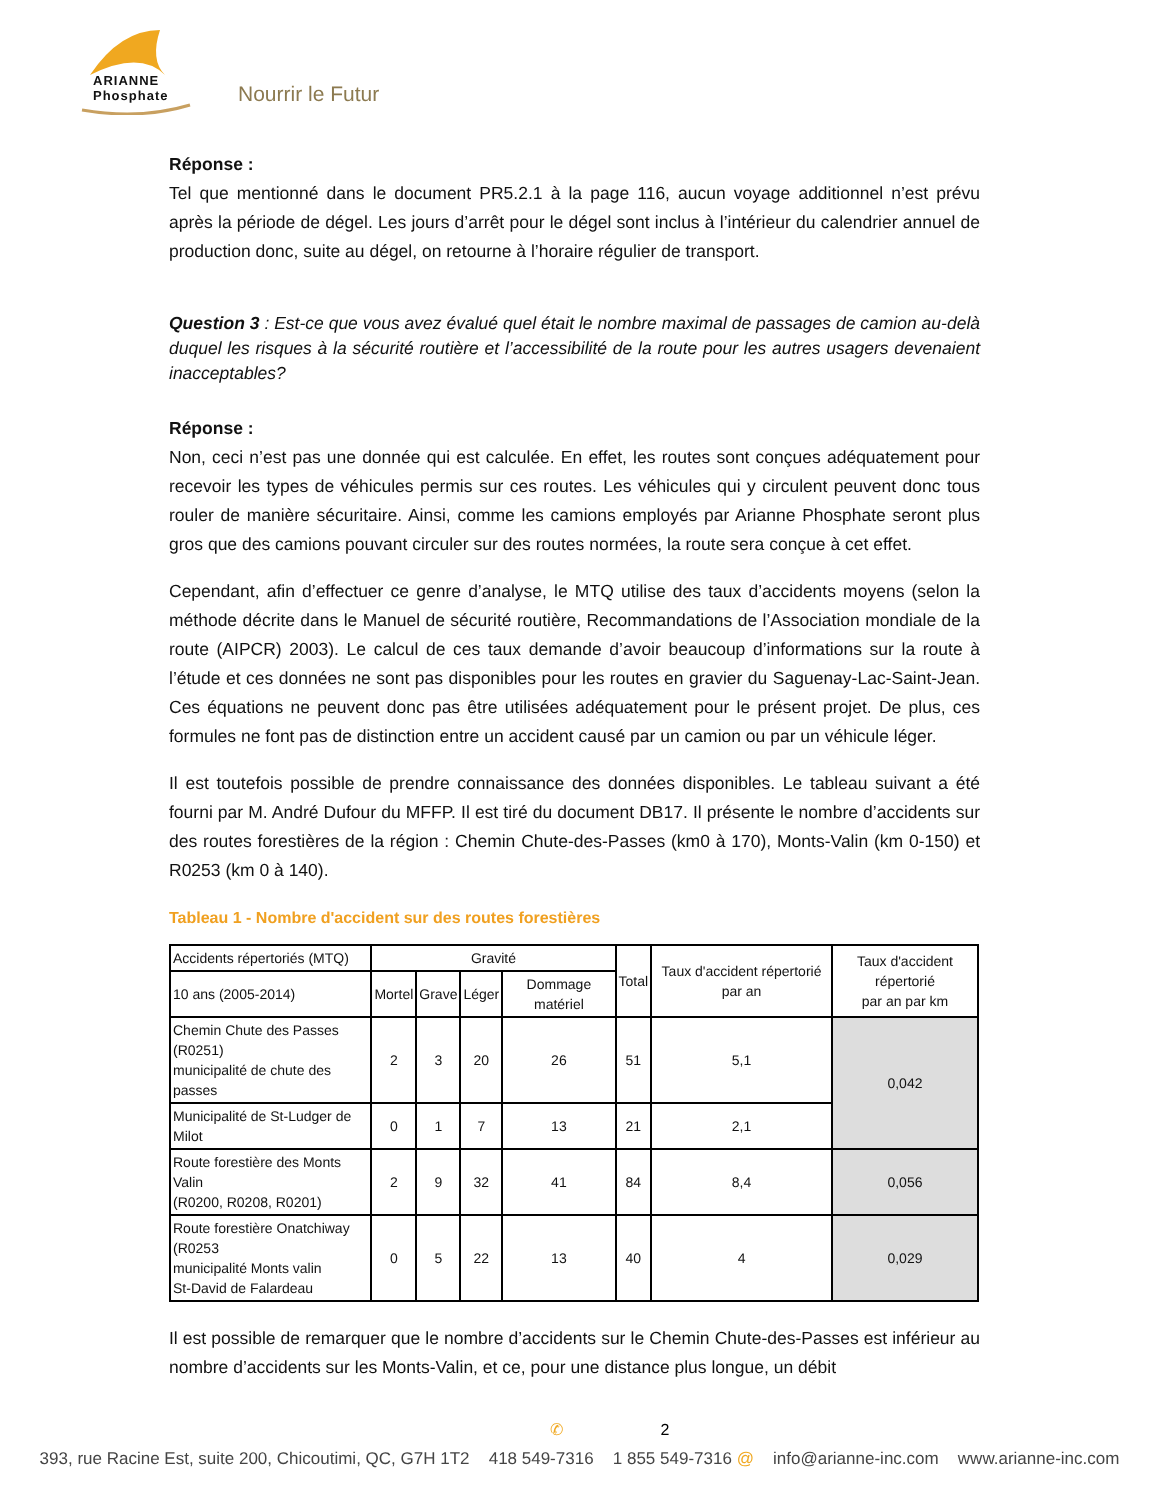ARIANNE
Phosphate
Nourrir le Futur
Réponse :
Tel que mentionné dans le document PR5.2.1 à la page 116, aucun voyage additionnel n’est prévu après la période de dégel. Les jours d’arrêt pour le dégel sont inclus à l’intérieur du calendrier annuel de production donc, suite au dégel, on retourne à l’horaire régulier de transport.
Question 3 : Est-ce que vous avez évalué quel était le nombre maximal de passages de camion au-delà duquel les risques à la sécurité routière et l’accessibilité de la route pour les autres usagers devenaient inacceptables?
Réponse :
Non, ceci n’est pas une donnée qui est calculée. En effet, les routes sont conçues adéquatement pour recevoir les types de véhicules permis sur ces routes. Les véhicules qui y circulent peuvent donc tous rouler de manière sécuritaire. Ainsi, comme les camions employés par Arianne Phosphate seront plus gros que des camions pouvant circuler sur des routes normées, la route sera conçue à cet effet.
Cependant, afin d’effectuer ce genre d’analyse, le MTQ utilise des taux d’accidents moyens (selon la méthode décrite dans le Manuel de sécurité routière, Recommandations de l’Association mondiale de la route (AIPCR) 2003). Le calcul de ces taux demande d’avoir beaucoup d’informations sur la route à l’étude et ces données ne sont pas disponibles pour les routes en gravier du Saguenay-Lac-Saint-Jean. Ces équations ne peuvent donc pas être utilisées adéquatement pour le présent projet. De plus, ces formules ne font pas de distinction entre un accident causé par un camion ou par un véhicule léger.
Il est toutefois possible de prendre connaissance des données disponibles. Le tableau suivant a été fourni par M. André Dufour du MFFP. Il est tiré du document DB17. Il présente le nombre d’accidents sur des routes forestières de la région : Chemin Chute-des-Passes (km0 à 170), Monts-Valin (km 0-150) et R0253 (km 0 à 140).
Tableau 1 - Nombre d'accident sur des routes forestières
| Accidents répertoriés (MTQ) | Gravité | | | | Total | Taux d'accident répertorié par an | Taux d'accident répertorié par an par km |
| --- | --- | --- | --- | --- | --- | --- | --- |
| 10 ans (2005-2014) | Mortel | Grave | Léger | Dommage matériel | | | |
| Chemin Chute des Passes (R0251) municipalité de chute des passes | 2 | 3 | 20 | 26 | 51 | 5,1 | 0,042 |
| Municipalité de St-Ludger de Milot | 0 | 1 | 7 | 13 | 21 | 2,1 | |
| Route forestière des Monts Valin (R0200, R0208, R0201) | 2 | 9 | 32 | 41 | 84 | 8,4 | 0,056 |
| Route forestière Onatchiway (R0253 municipalité Monts valin St-David de Falardeau | 0 | 5 | 22 | 13 | 40 | 4 | 0,029 |
Il est possible de remarquer que le nombre d’accidents sur le Chemin Chute-des-Passes est inférieur au nombre d’accidents sur les Monts-Valin, et ce, pour une distance plus longue, un débit
✆ 2
393, rue Racine Est, suite 200, Chicoutimi, QC, G7H 1T2 418 549-7316 1 855 549-7316 @ info@arianne-inc.com www.arianne-inc.com